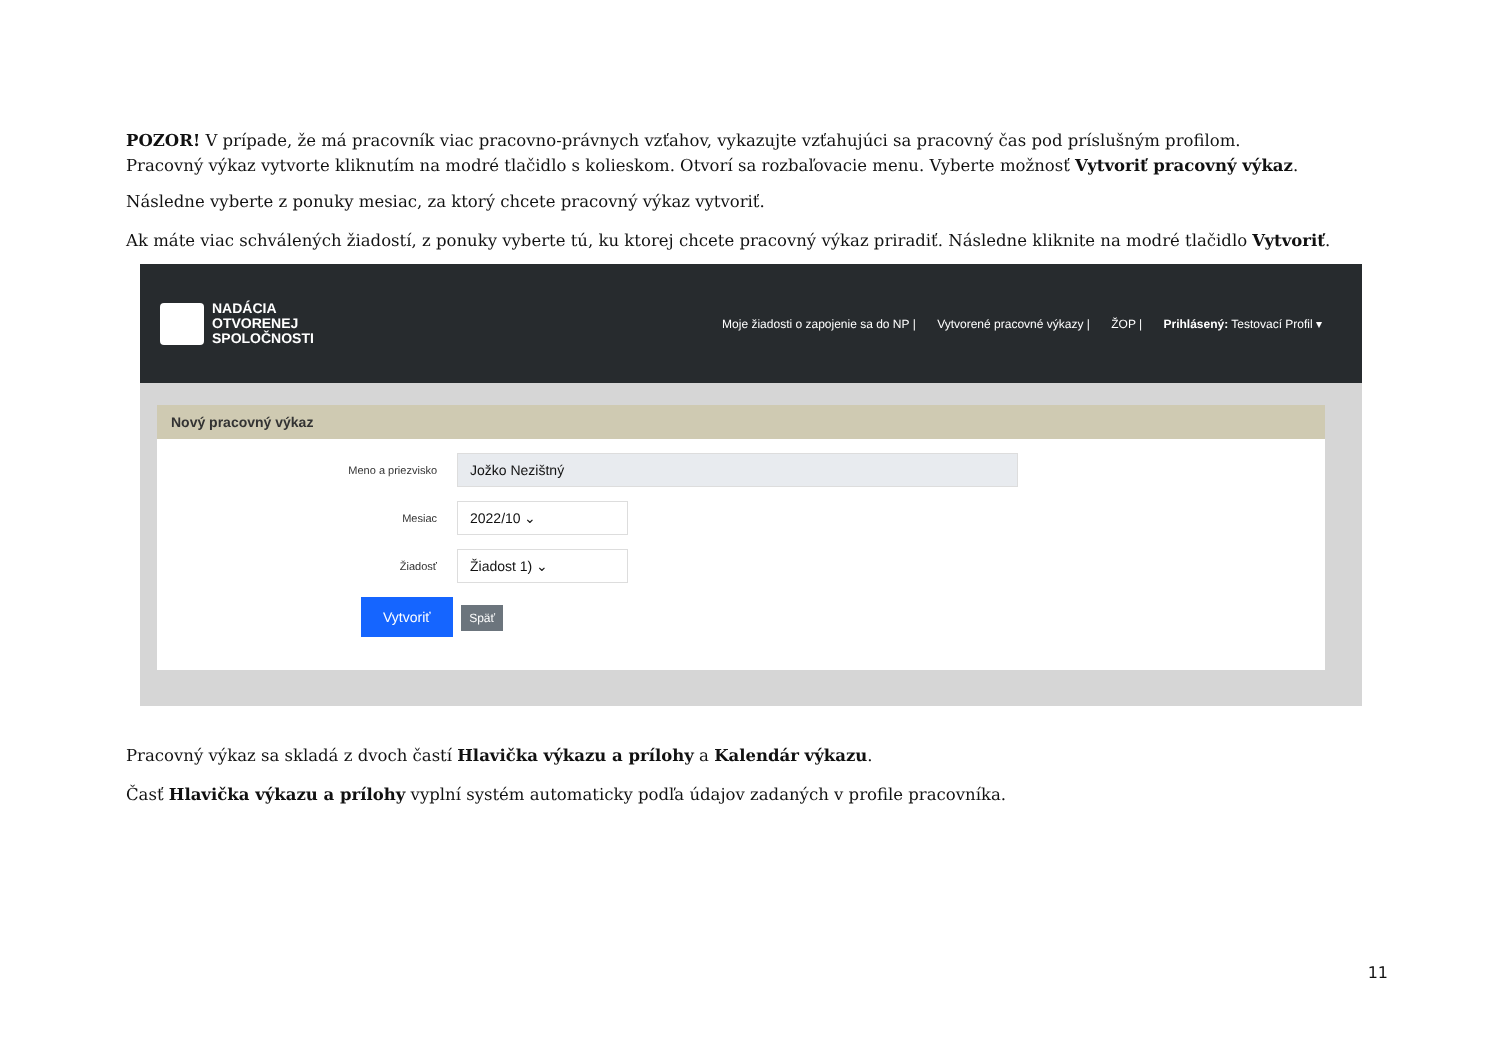POZOR! V prípade, že má pracovník viac pracovno-právnych vzťahov, vykazujte vzťahujúci sa pracovný čas pod príslušným profilom.
Pracovný výkaz vytvorte kliknutím na modré tlačidlo s kolieskom. Otvorí sa rozbaľovacie menu. Vyberte možnosť Vytvoriť pracovný výkaz.
Následne vyberte z ponuky mesiac, za ktorý chcete pracovný výkaz vytvoriť.
Ak máte viac schválených žiadostí, z ponuky vyberte tú, ku ktorej chcete pracovný výkaz priradiť. Následne kliknite na modré tlačidlo Vytvoriť.
NADÁCIA
OTVORENEJ
SPOLOČNOSTI
Moje žiadosti o zapojenie sa do NP | Vytvorené pracovné výkazy | ŽOP | Prihlásený: Testovací Profil ▾
Nový pracovný výkaz
Meno a priezvisko
Jožko Nezištný
Mesiac
2022/10 ⌄
Žiadosť
Žiadost 1) ⌄
Vytvoriť Späť
Pracovný výkaz sa skladá z dvoch častí Hlavička výkazu a prílohy a Kalendár výkazu.
Časť Hlavička výkazu a prílohy vyplní systém automaticky podľa údajov zadaných v profile pracovníka.
11